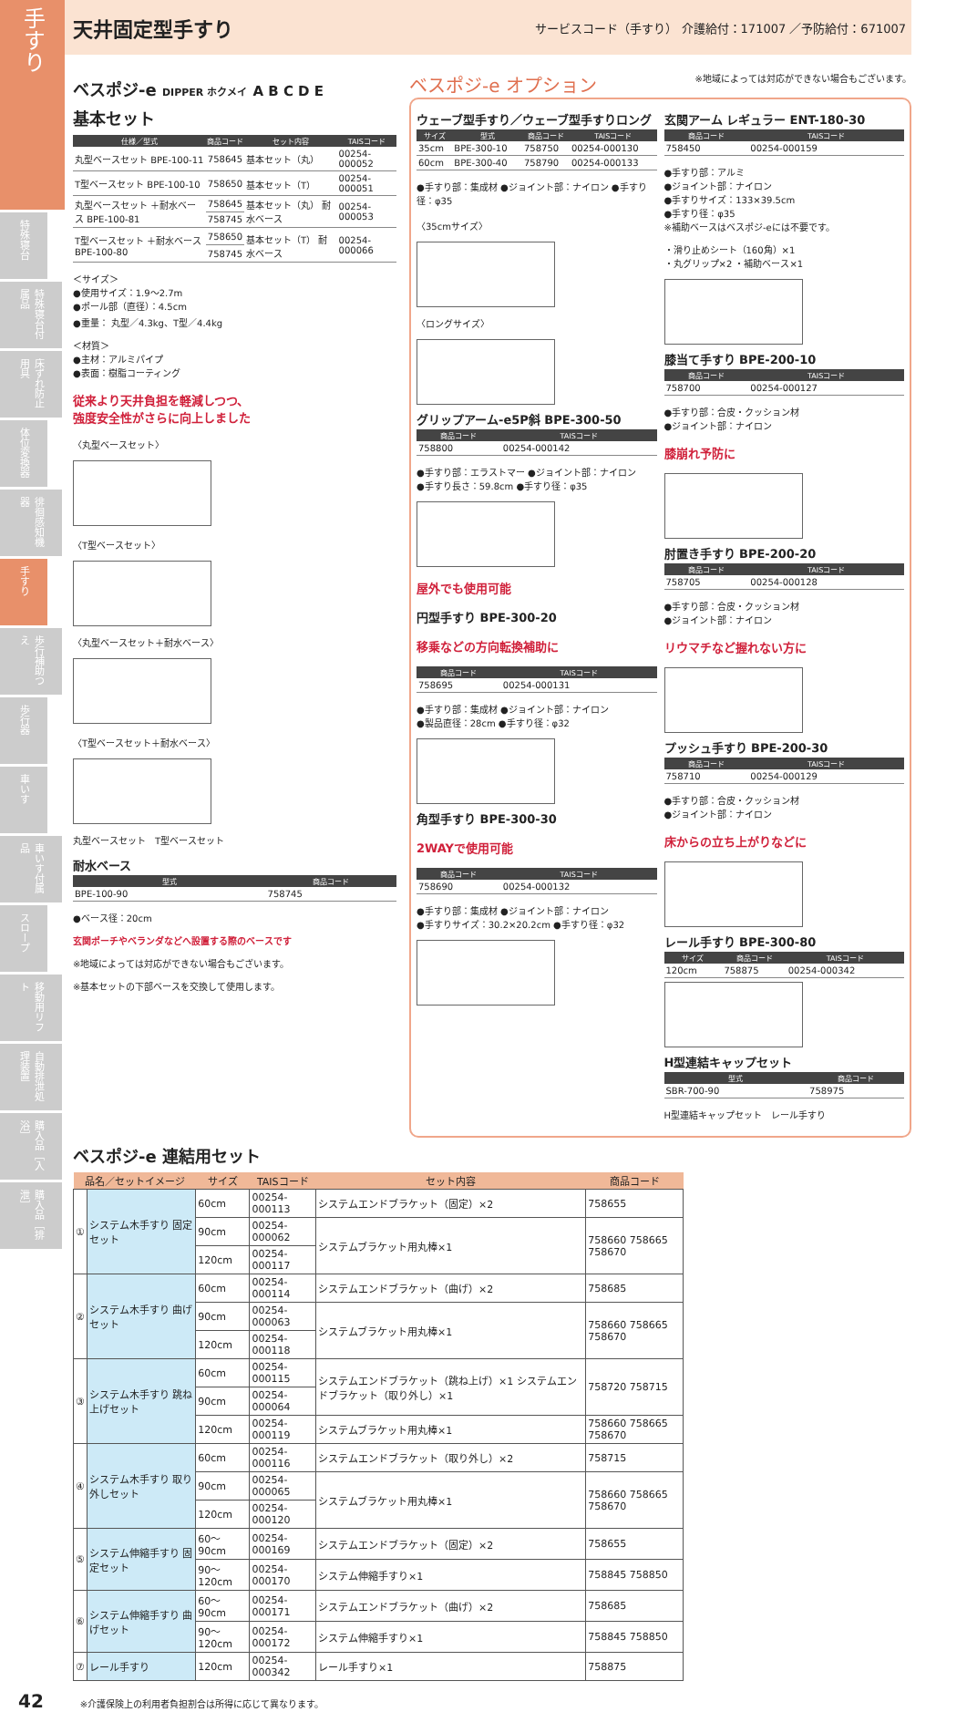手すり
特殊寝台
特殊寝台付属品
床ずれ防止用具
体位変換器
徘徊感知機器
手すり
歩行補助つえ
歩行器
車いす
車いす付属品
スロープ
移動用リフト
自動排泄処理装置
購入品［入浴］
購入品［排泄］
天井固定型手すり
サービスコード（手すり） 介護給付：171007 ／予防給付：671007
ベスポジ-e DIPPER ホクメイ A B C D E
基本セット
| 仕様／型式 | 商品コード | セット内容 | TAISコード |
| --- | --- | --- | --- |
| 丸型ベースセット BPE-100-11 | 758645 | 基本セット（丸） | 00254-000052 |
| T型ベースセット BPE-100-10 | 758650 | 基本セット（T） | 00254-000051 |
| 丸型ベースセット ＋耐水ベース BPE-100-81 | 758645 | 基本セット（丸） 耐水ベース | 00254-000053 |
| | 758745 | | |
| T型ベースセット ＋耐水ベース BPE-100-80 | 758650 | 基本セット（T） 耐水ベース | 00254-000066 |
| | 758745 | | |
＜サイズ＞
●使用サイズ：1.9〜2.7m
●ポール部（直径）：4.5cm
●重量： 丸型／4.3kg、T型／4.4kg
＜材質＞
●主材：アルミパイプ
●表面：樹脂コーティング
従来より天井負担を軽減しつつ、
強度安全性がさらに向上しました
〈丸型ベースセット〉
〈T型ベースセット〉
〈丸型ベースセット＋耐水ベース〉
〈T型ベースセット＋耐水ベース〉
丸型ベースセット　T型ベースセット
耐水ベース
| 型式 | 商品コード |
| --- | --- |
| BPE-100-90 | 758745 |
●ベース径：20cm
玄関ポーチやベランダなどへ設置する際のベースです
※地域によっては対応ができない場合もございます。
※基本セットの下部ベースを交換して使用します。
ベスポジ-e オプション ※地域によっては対応ができない場合もございます。
ウェーブ型手すり／ウェーブ型手すりロング
| サイズ | 型式 | 商品コード | TAISコード |
| --- | --- | --- | --- |
| 35cm | BPE-300-10 | 758750 | 00254-000130 |
| 60cm | BPE-300-40 | 758790 | 00254-000133 |
●手すり部：集成材 ●ジョイント部：ナイロン ●手すり径：φ35
〈35cmサイズ〉
〈ロングサイズ〉
グリップアーム-e5P斜 BPE-300-50
| 商品コード | TAISコード |
| --- | --- |
| 758800 | 00254-000142 |
●手すり部：エラストマー ●ジョイント部：ナイロン
●手すり長さ：59.8cm ●手すり径：φ35
屋外でも使用可能
円型手すり BPE-300-20
移乗などの方向転換補助に
| 商品コード | TAISコード |
| --- | --- |
| 758695 | 00254-000131 |
●手すり部：集成材 ●ジョイント部：ナイロン
●製品直径：28cm ●手すり径：φ32
角型手すり BPE-300-30
2WAYで使用可能
| 商品コード | TAISコード |
| --- | --- |
| 758690 | 00254-000132 |
●手すり部：集成材 ●ジョイント部：ナイロン
●手すりサイズ：30.2×20.2cm ●手すり径：φ32
玄関アーム レギュラー ENT-180-30
| 商品コード | TAISコード |
| --- | --- |
| 758450 | 00254-000159 |
●手すり部：アルミ
●ジョイント部：ナイロン
●手すりサイズ：133×39.5cm
●手すり径：φ35
※補助ベースはベスポジ-eには不要です。
・滑り止めシート（160角）×1
・丸グリップ×2 ・補助ベース×1
膝当て手すり BPE-200-10
| 商品コード | TAISコード |
| --- | --- |
| 758700 | 00254-000127 |
●手すり部：合皮・クッション材
●ジョイント部：ナイロン
膝崩れ予防に
肘置き手すり BPE-200-20
| 商品コード | TAISコード |
| --- | --- |
| 758705 | 00254-000128 |
●手すり部：合皮・クッション材
●ジョイント部：ナイロン
リウマチなど握れない方に
プッシュ手すり BPE-200-30
| 商品コード | TAISコード |
| --- | --- |
| 758710 | 00254-000129 |
●手すり部：合皮・クッション材
●ジョイント部：ナイロン
床からの立ち上がりなどに
レール手すり BPE-300-80
| サイズ | 商品コード | TAISコード |
| --- | --- | --- |
| 120cm | 758875 | 00254-000342 |
H型連結キャップセット
| 型式 | 商品コード |
| --- | --- |
| SBR-700-90 | 758975 |
H型連結キャップセット　レール手すり
ベスポジ-e 連結用セット
| 品名／セットイメージ | | サイズ | TAISコード | セット内容 | 商品コード |
| --- | --- | --- | --- | --- | --- |
| ① | システム木手すり 固定セット | 60cm | 00254-000113 | システムエンドブラケット（固定）×2 | 758655 |
| | | 90cm | 00254-000062 | システムブラケット用丸棒×1 | 758660 758665 758670 |
| | | 120cm | 00254-000117 | | |
| ② | システム木手すり 曲げセット | 60cm | 00254-000114 | システムエンドブラケット（曲げ）×2 | 758685 |
| | | 90cm | 00254-000063 | システムブラケット用丸棒×1 | 758660 758665 758670 |
| | | 120cm | 00254-000118 | | |
| ③ | システム木手すり 跳ね上げセット | 60cm | 00254-000115 | システムエンドブラケット（跳ね上げ）×1 システムエンドブラケット（取り外し）×1 | 758720 758715 |
| | | 90cm | 00254-000064 | | |
| | | 120cm | 00254-000119 | システムブラケット用丸棒×1 | 758660 758665 758670 |
| ④ | システム木手すり 取り外しセット | 60cm | 00254-000116 | システムエンドブラケット（取り外し）×2 | 758715 |
| | | 90cm | 00254-000065 | システムブラケット用丸棒×1 | 758660 758665 758670 |
| | | 120cm | 00254-000120 | | |
| ⑤ | システム伸縮手すり 固定セット | 60〜90cm | 00254-000169 | システムエンドブラケット（固定）×2 | 758655 |
| | | 90〜120cm | 00254-000170 | システム伸縮手すり×1 | 758845 758850 |
| ⑥ | システム伸縮手すり 曲げセット | 60〜90cm | 00254-000171 | システムエンドブラケット（曲げ）×2 | 758685 |
| | | 90〜120cm | 00254-000172 | システム伸縮手すり×1 | 758845 758850 |
| ⑦ | レール手すり | 120cm | 00254-000342 | レール手すり×1 | 758875 |
42 ※介護保険上の利用者負担割合は所得に応じて異なります。